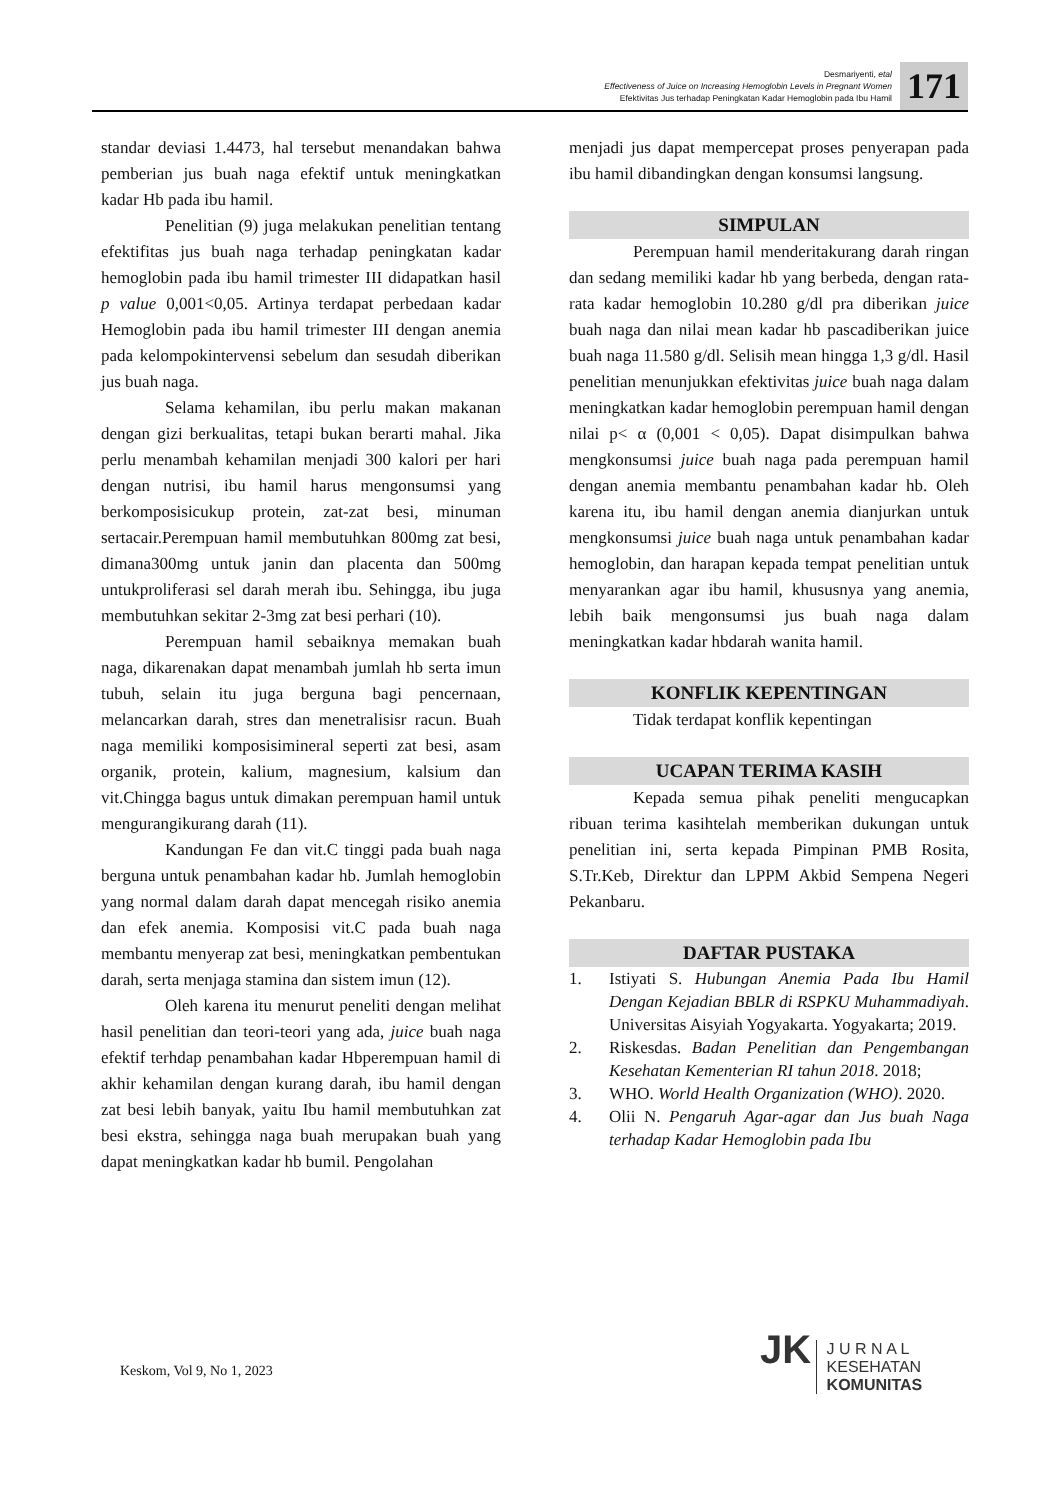Desmariyenti, etal
Effectiveness of Juice on Increasing Hemoglobin Levels in Pregnant Women
Efektivitas Jus terhadap Peningkatan Kadar Hemoglobin pada Ibu Hamil
171
standar deviasi 1.4473, hal tersebut menandakan bahwa pemberian jus buah naga efektif untuk meningkatkan kadar Hb pada ibu hamil.
Penelitian (9) juga melakukan penelitian tentang efektifitas jus buah naga terhadap peningkatan kadar hemoglobin pada ibu hamil trimester III didapatkan hasil p value 0,001<0,05. Artinya terdapat perbedaan kadar Hemoglobin pada ibu hamil trimester III dengan anemia pada kelompokintervensi sebelum dan sesudah diberikan jus buah naga.
Selama kehamilan, ibu perlu makan makanan dengan gizi berkualitas, tetapi bukan berarti mahal. Jika perlu menambah kehamilan menjadi 300 kalori per hari dengan nutrisi, ibu hamil harus mengonsumsi yang berkomposisicukup protein, zat-zat besi, minuman sertacair.Perempuan hamil membutuhkan 800mg zat besi, dimana300mg untuk janin dan placenta dan 500mg untukproliferasi sel darah merah ibu. Sehingga, ibu juga membutuhkan sekitar 2-3mg zat besi perhari (10).
Perempuan hamil sebaiknya memakan buah naga, dikarenakan dapat menambah jumlah hb serta imun tubuh, selain itu juga berguna bagi pencernaan, melancarkan darah, stres dan menetralisisr racun. Buah naga memiliki komposisimineral seperti zat besi, asam organik, protein, kalium, magnesium, kalsium dan vit.Chingga bagus untuk dimakan perempuan hamil untuk mengurangikurang darah (11).
Kandungan Fe dan vit.C tinggi pada buah naga berguna untuk penambahan kadar hb. Jumlah hemoglobin yang normal dalam darah dapat mencegah risiko anemia dan efek anemia. Komposisi vit.C pada buah naga membantu menyerap zat besi, meningkatkan pembentukan darah, serta menjaga stamina dan sistem imun (12).
Oleh karena itu menurut peneliti dengan melihat hasil penelitian dan teori-teori yang ada, juice buah naga efektif terhdap penambahan kadar Hbperempuan hamil di akhir kehamilan dengan kurang darah, ibu hamil dengan zat besi lebih banyak, yaitu Ibu hamil membutuhkan zat besi ekstra, sehingga naga buah merupakan buah yang dapat meningkatkan kadar hb bumil. Pengolahan
menjadi jus dapat mempercepat proses penyerapan pada ibu hamil dibandingkan dengan konsumsi langsung.
SIMPULAN
Perempuan hamil menderitakurang darah ringan dan sedang memiliki kadar hb yang berbeda, dengan rata-rata kadar hemoglobin 10.280 g/dl pra diberikan juice buah naga dan nilai mean kadar hb pascadiberikan juice buah naga 11.580 g/dl. Selisih mean hingga 1,3 g/dl. Hasil penelitian menunjukkan efektivitas juice buah naga dalam meningkatkan kadar hemoglobin perempuan hamil dengan nilai p< α (0,001 < 0,05). Dapat disimpulkan bahwa mengkonsumsi juice buah naga pada perempuan hamil dengan anemia membantu penambahan kadar hb. Oleh karena itu, ibu hamil dengan anemia dianjurkan untuk mengkonsumsi juice buah naga untuk penambahan kadar hemoglobin, dan harapan kepada tempat penelitian untuk menyarankan agar ibu hamil, khususnya yang anemia, lebih baik mengonsumsi jus buah naga dalam meningkatkan kadar hbdarah wanita hamil.
KONFLIK KEPENTINGAN
Tidak terdapat konflik kepentingan
UCAPAN TERIMA KASIH
Kepada semua pihak peneliti mengucapkan ribuan terima kasihtelah memberikan dukungan untuk penelitian ini, serta kepada Pimpinan PMB Rosita, S.Tr.Keb, Direktur dan LPPM Akbid Sempena Negeri Pekanbaru.
DAFTAR PUSTAKA
1. Istiyati S. Hubungan Anemia Pada Ibu Hamil Dengan Kejadian BBLR di RSPKU Muhammadiyah. Universitas Aisyiah Yogyakarta. Yogyakarta; 2019.
2. Riskesdas. Badan Penelitian dan Pengembangan Kesehatan Kementerian RI tahun 2018. 2018;
3. WHO. World Health Organization (WHO). 2020.
4. Olii N. Pengaruh Agar-agar dan Jus buah Naga terhadap Kadar Hemoglobin pada Ibu
Keskom, Vol 9, No 1, 2023
JK J U R N A L
KESEHATAN
KOMUNITAS